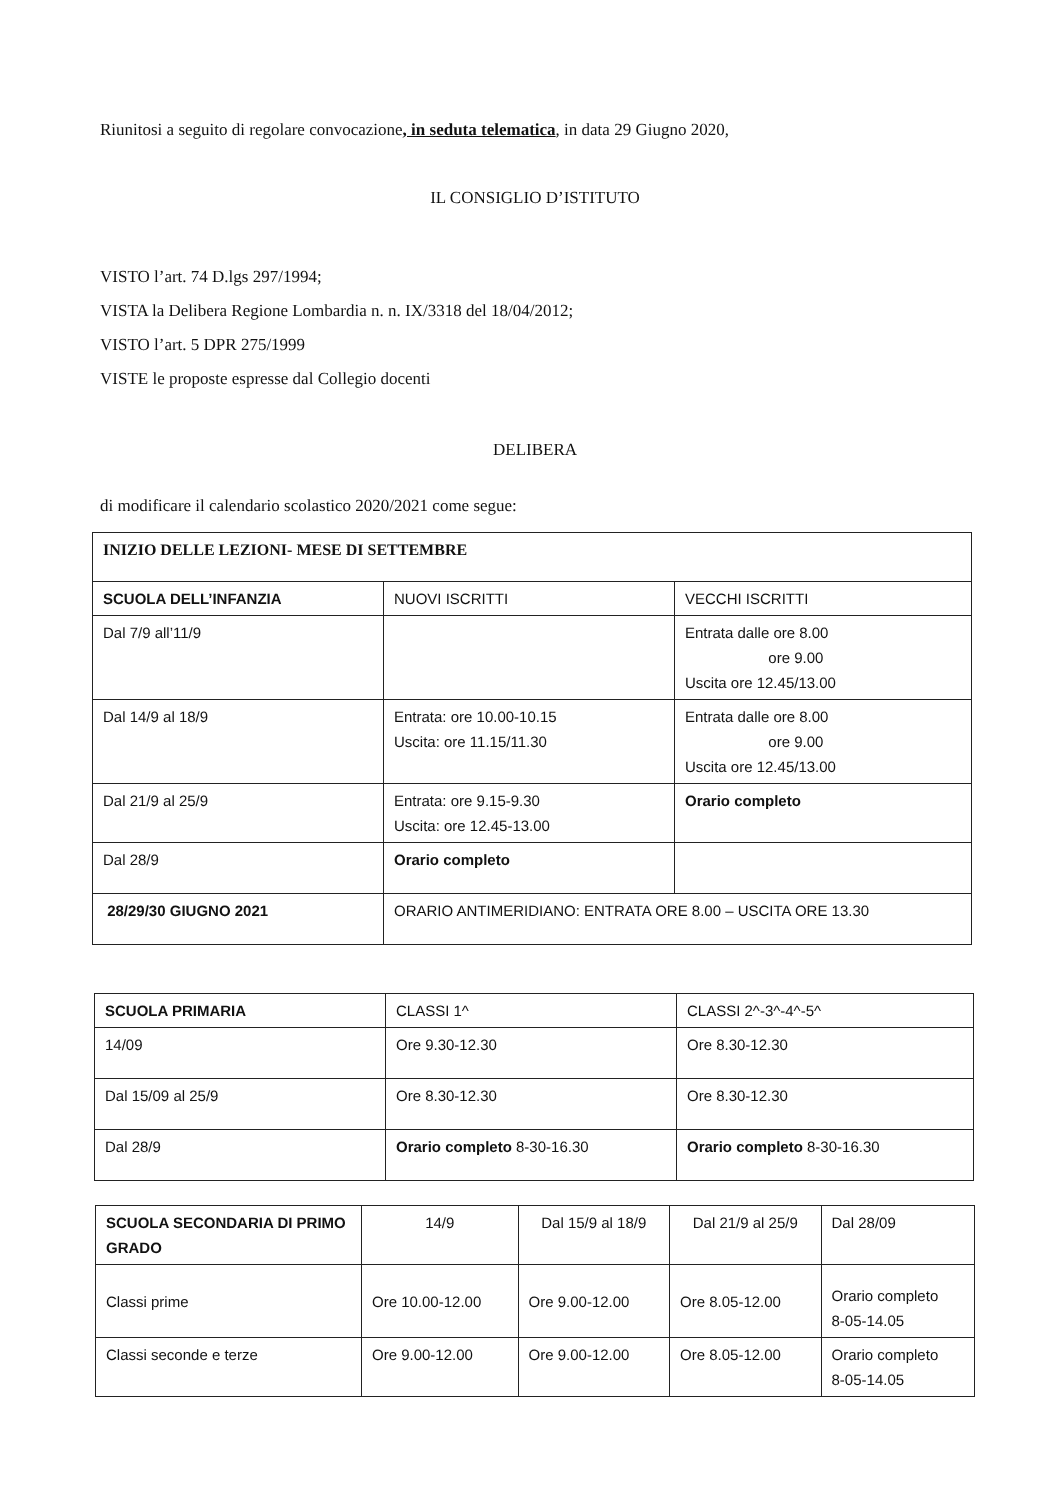Riunitosi a seguito di regolare convocazione, in seduta telematica, in data 29 Giugno 2020,
IL CONSIGLIO D’ISTITUTO
VISTO l’art. 74 D.lgs 297/1994;
VISTA la Delibera Regione Lombardia n. n. IX/3318 del 18/04/2012;
VISTO l’art. 5 DPR 275/1999
VISTE le proposte espresse dal Collegio docenti
DELIBERA
di modificare il calendario scolastico 2020/2021 come segue:
| INIZIO DELLE LEZIONI- MESE DI SETTEMBRE | | |
| SCUOLA DELL’INFANZIA | NUOVI ISCRITTI | VECCHI ISCRITTI |
| Dal 7/9 all’11/9 | | Entrata dalle ore 8.00 ore 9.00 Uscita ore 12.45/13.00 |
| Dal 14/9 al 18/9 | Entrata: ore 10.00-10.15 Uscita: ore 11.15/11.30 | Entrata dalle ore 8.00 ore 9.00 Uscita ore 12.45/13.00 |
| Dal 21/9 al 25/9 | Entrata: ore 9.15-9.30 Uscita: ore 12.45-13.00 | Orario completo |
| Dal 28/9 | Orario completo | |
| 28/29/30 GIUGNO 2021 | ORARIO ANTIMERIDIANO: ENTRATA ORE 8.00 – USCITA ORE 13.30 | |
| SCUOLA PRIMARIA | CLASSI 1^ | CLASSI 2^-3^-4^-5^ |
| 14/09 | Ore 9.30-12.30 | Ore 8.30-12.30 |
| Dal 15/09 al 25/9 | Ore 8.30-12.30 | Ore 8.30-12.30 |
| Dal 28/9 | Orario completo 8-30-16.30 | Orario completo 8-30-16.30 |
| SCUOLA SECONDARIA DI PRIMO GRADO | 14/9 | Dal 15/9 al 18/9 | Dal 21/9 al 25/9 | Dal 28/09 |
| Classi prime | Ore 10.00-12.00 | Ore 9.00-12.00 | Ore 8.05-12.00 | Orario completo 8-05-14.05 |
| Classi seconde e terze | Ore 9.00-12.00 | Ore 9.00-12.00 | Ore 8.05-12.00 | Orario completo 8-05-14.05 |